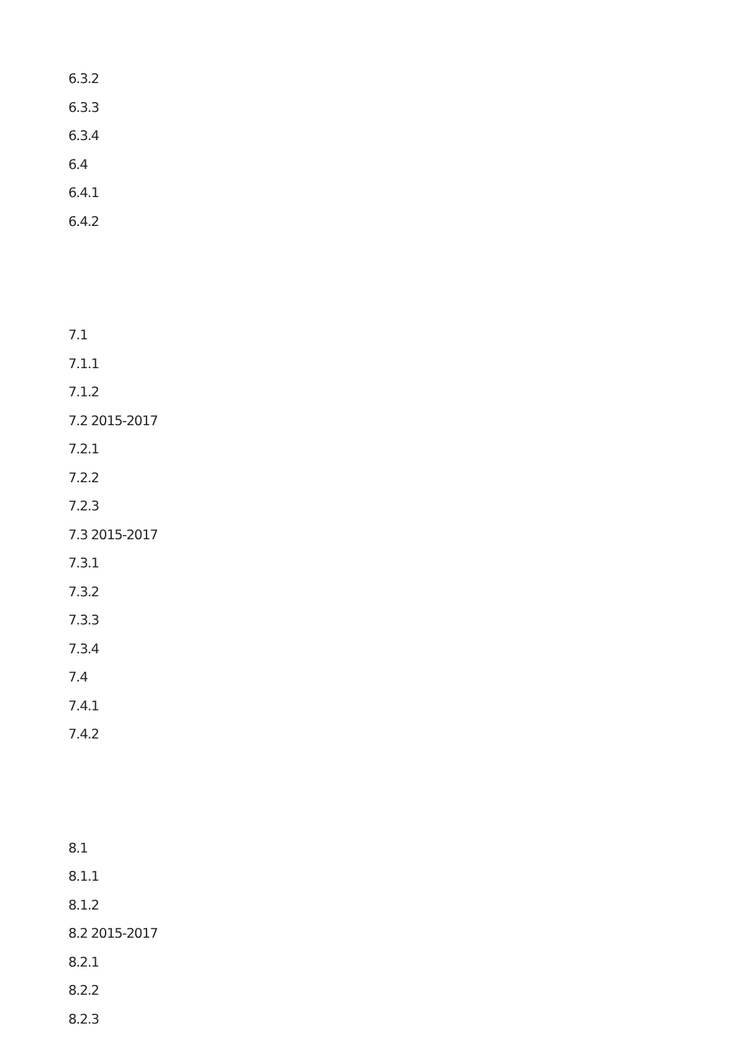6.3.2
6.3.3
6.3.4
6.4
6.4.1
6.4.2
7.1
7.1.1
7.1.2
7.2 2015-2017
7.2.1
7.2.2
7.2.3
7.3 2015-2017
7.3.1
7.3.2
7.3.3
7.3.4
7.4
7.4.1
7.4.2
8.1
8.1.1
8.1.2
8.2 2015-2017
8.2.1
8.2.2
8.2.3